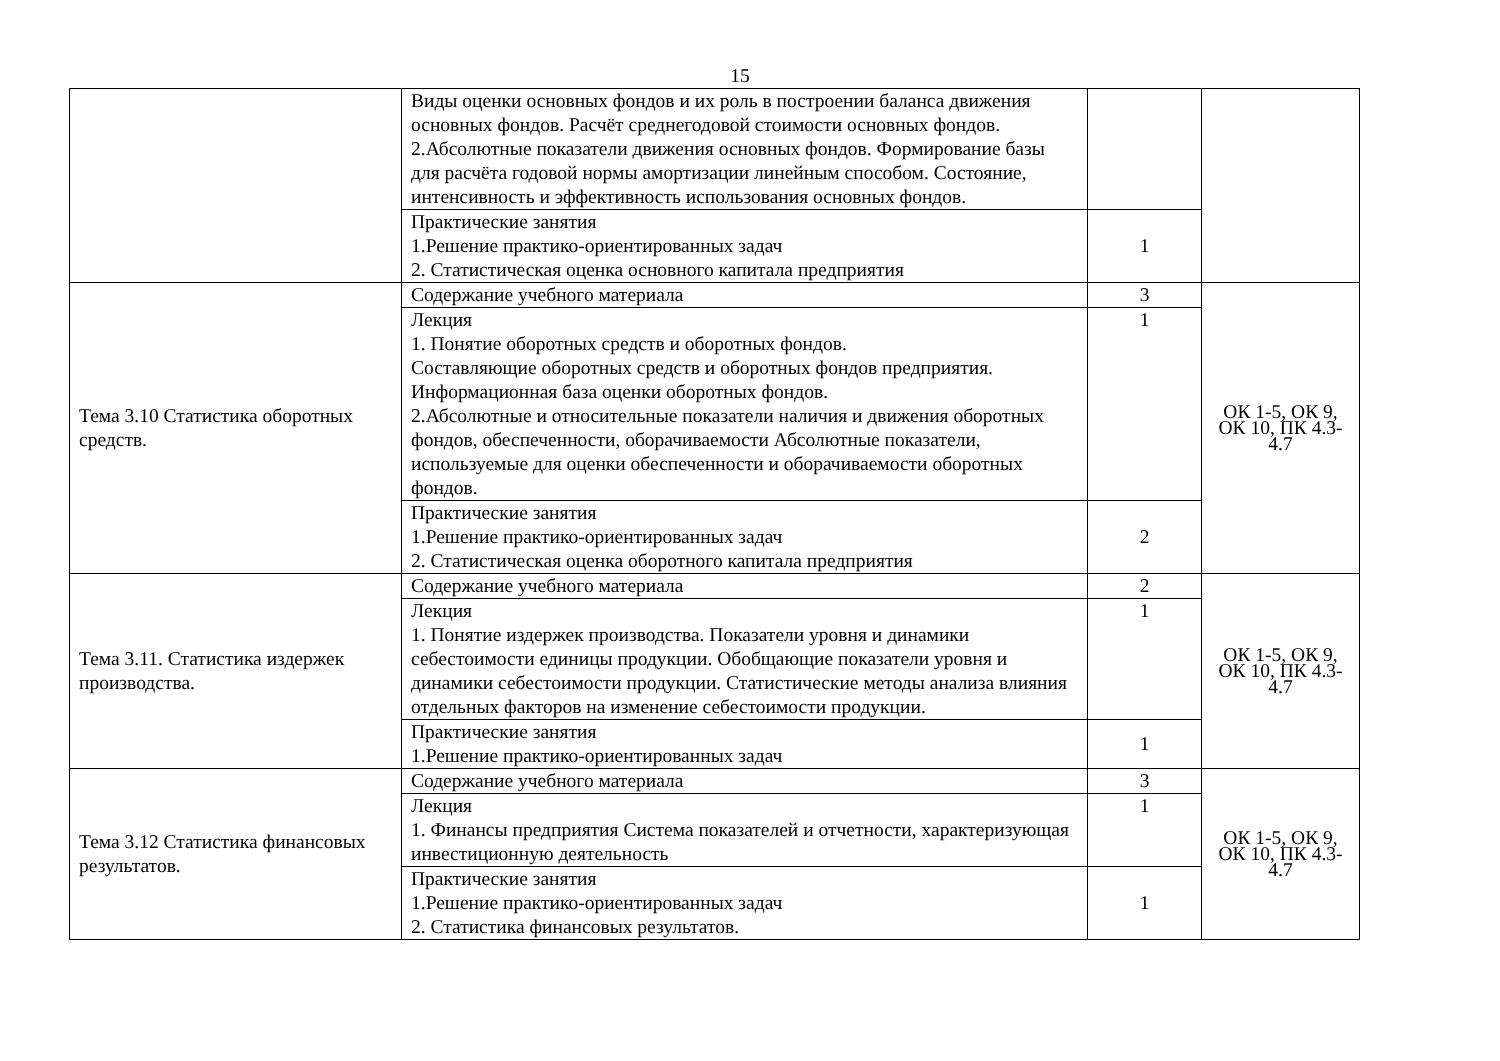15
| | Виды оценки основных фондов и их роль в построении баланса движения основных фондов. Расчёт среднегодовой стоимости основных фондов. 2.Абсолютные показатели движения основных фондов. Формирование базы для расчёта годовой нормы амортизации линейным способом. Состояние, интенсивность и эффективность использования основных фондов. | | |
| | Практические занятия 1.Решение практико-ориентированных задач 2. Статистическая оценка основного капитала предприятия | 1 | |
| Тема 3.10 Статистика оборотных средств. | Содержание учебного материала | 3 | ОК 1-5, ОК 9, ОК 10, ПК 4.3- 4.7 |
| | Лекция 1. Понятие оборотных средств и оборотных фондов. Составляющие оборотных средств и оборотных фондов предприятия. Информационная база оценки оборотных фондов. 2.Абсолютные и относительные показатели наличия и движения оборотных фондов, обеспеченности, оборачиваемости Абсолютные показатели, используемые для оценки обеспеченности и оборачиваемости оборотных фондов. | 1 | |
| | Практические занятия 1.Решение практико-ориентированных задач 2. Статистическая оценка оборотного капитала предприятия | 2 | |
| Тема 3.11. Статистика издержек производства. | Содержание учебного материала | 2 | ОК 1-5, ОК 9, ОК 10, ПК 4.3- 4.7 |
| | Лекция 1. Понятие издержек производства. Показатели уровня и динамики себестоимости единицы продукции. Обобщающие показатели уровня и динамики себестоимости продукции. Статистические методы анализа влияния отдельных факторов на изменение себестоимости продукции. | 1 | |
| | Практические занятия 1.Решение практико-ориентированных задач | 1 | |
| Тема 3.12 Статистика финансовых результатов. | Содержание учебного материала | 3 | ОК 1-5, ОК 9, ОК 10, ПК 4.3- 4.7 |
| | Лекция 1. Финансы предприятия Система показателей и отчетности, характеризующая инвестиционную деятельность | 1 | |
| | Практические занятия 1.Решение практико-ориентированных задач 2. Статистика финансовых результатов. | 1 | |